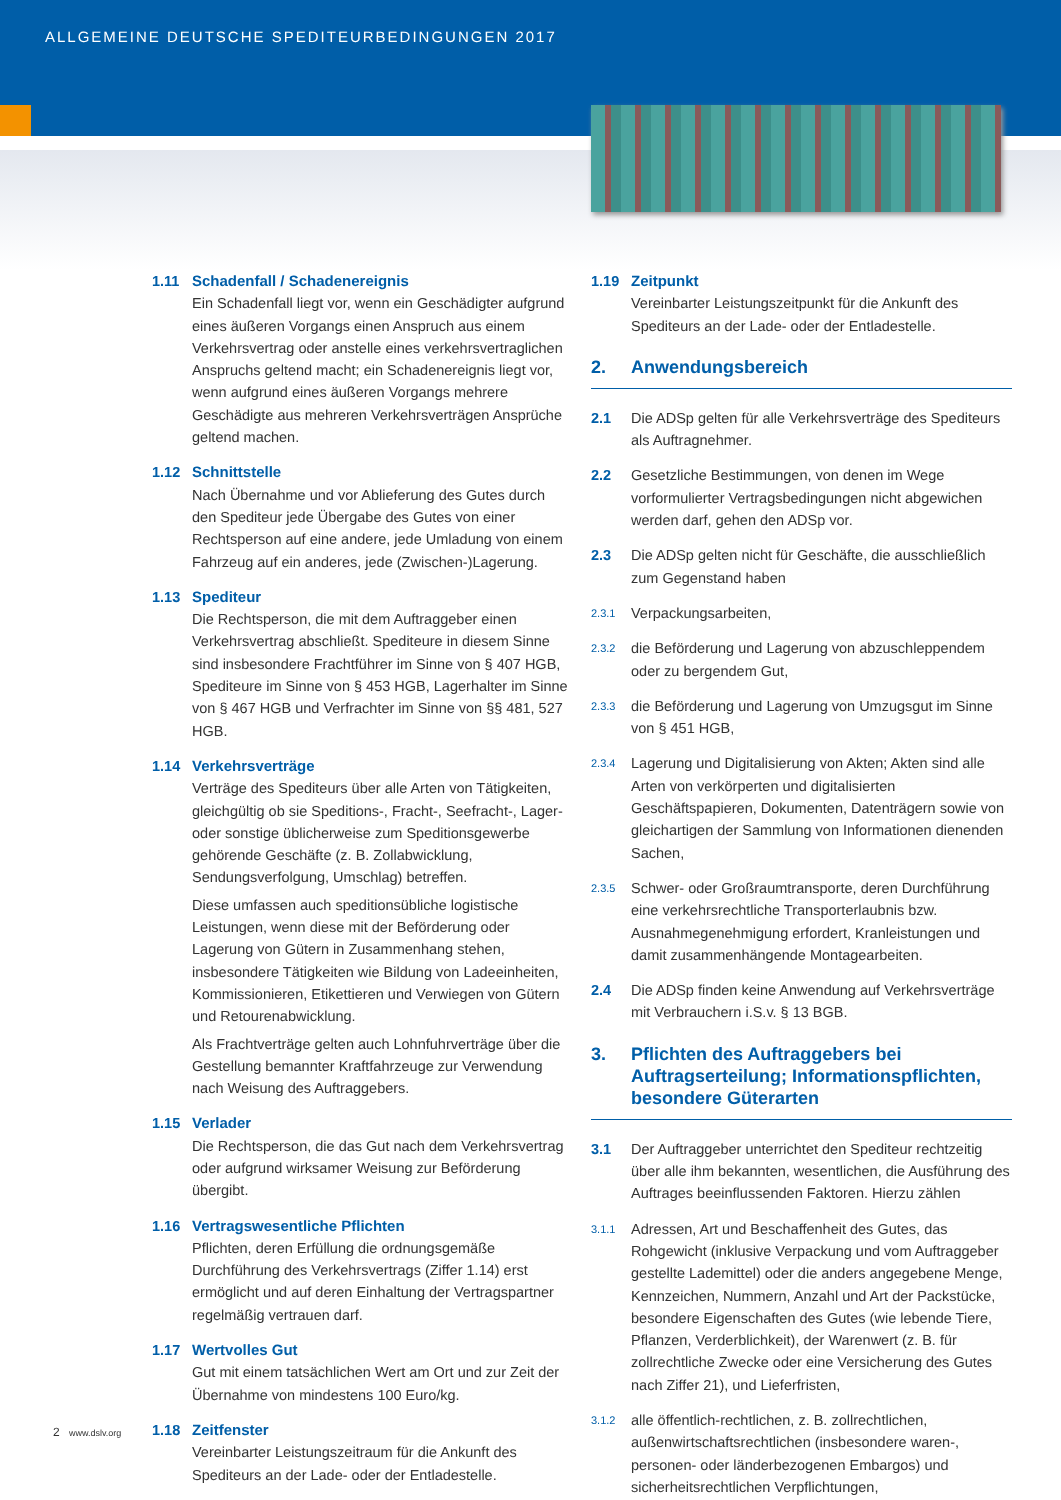ALLGEMEINE DEUTSCHE SPEDITEURBEDINGUNGEN 2017
1.11 Schadenfall / Schadenereignis
Ein Schadenfall liegt vor, wenn ein Geschädigter aufgrund eines äußeren Vorgangs einen Anspruch aus einem Verkehrsvertrag oder anstelle eines verkehrsvertraglichen Anspruchs geltend macht; ein Schadenereignis liegt vor, wenn aufgrund eines äußeren Vorgangs mehrere Geschädigte aus mehreren Verkehrsverträgen Ansprüche geltend machen.
1.12 Schnittstelle
Nach Übernahme und vor Ablieferung des Gutes durch den Spediteur jede Übergabe des Gutes von einer Rechtsperson auf eine andere, jede Umladung von einem Fahrzeug auf ein anderes, jede (Zwischen-)Lagerung.
1.13 Spediteur
Die Rechtsperson, die mit dem Auftraggeber einen Verkehrsvertrag abschließt. Spediteure in diesem Sinne sind insbesondere Frachtführer im Sinne von § 407 HGB, Spediteure im Sinne von § 453 HGB, Lagerhalter im Sinne von § 467 HGB und Verfrachter im Sinne von §§ 481, 527 HGB.
1.14 Verkehrsverträge
Verträge des Spediteurs über alle Arten von Tätigkeiten, gleichgültig ob sie Speditions-, Fracht-, Seefracht-, Lager- oder sonstige üblicherweise zum Speditionsgewerbe gehörende Geschäfte (z. B. Zollabwicklung, Sendungsverfolgung, Umschlag) betreffen.
Diese umfassen auch speditionsübliche logistische Leistungen, wenn diese mit der Beförderung oder Lagerung von Gütern in Zusammenhang stehen, insbesondere Tätigkeiten wie Bildung von Ladeeinheiten, Kommissionieren, Etikettieren und Verwiegen von Gütern und Retourenabwicklung.
Als Frachtverträge gelten auch Lohnfuhrverträge über die Gestellung bemannter Kraftfahrzeuge zur Verwendung nach Weisung des Auftraggebers.
1.15 Verlader
Die Rechtsperson, die das Gut nach dem Verkehrsvertrag oder aufgrund wirksamer Weisung zur Beförderung übergibt.
1.16 Vertragswesentliche Pflichten
Pflichten, deren Erfüllung die ordnungsgemäße Durchführung des Verkehrsvertrags (Ziffer 1.14) erst ermöglicht und auf deren Einhaltung der Vertragspartner regelmäßig vertrauen darf.
1.17 Wertvolles Gut
Gut mit einem tatsächlichen Wert am Ort und zur Zeit der Übernahme von mindestens 100 Euro/kg.
1.18 Zeitfenster
Vereinbarter Leistungszeitraum für die Ankunft des Spediteurs an der Lade- oder der Entladestelle.
1.19 Zeitpunkt
Vereinbarter Leistungszeitpunkt für die Ankunft des Spediteurs an der Lade- oder der Entladestelle.
2. Anwendungsbereich
2.1 Die ADSp gelten für alle Verkehrsverträge des Spediteurs als Auftragnehmer.
2.2 Gesetzliche Bestimmungen, von denen im Wege vorformulierter Vertragsbedingungen nicht abgewichen werden darf, gehen den ADSp vor.
2.3 Die ADSp gelten nicht für Geschäfte, die ausschließlich zum Gegenstand haben
2.3.1
Verpackungsarbeiten,
2.3.2
die Beförderung und Lagerung von abzuschleppendem oder zu bergendem Gut,
2.3.3
die Beförderung und Lagerung von Umzugsgut im Sinne von § 451 HGB,
2.3.4
Lagerung und Digitalisierung von Akten; Akten sind alle Arten von verkörperten und digitalisierten Geschäftspapieren, Dokumenten, Datenträgern sowie von gleichartigen der Sammlung von Informationen dienenden Sachen,
2.3.5
Schwer- oder Großraumtransporte, deren Durchführung eine verkehrsrechtliche Transporterlaubnis bzw. Ausnahmegenehmigung erfordert, Kranleistungen und damit zusammenhängende Montagearbeiten.
2.4 Die ADSp finden keine Anwendung auf Verkehrsverträge mit Verbrauchern i.S.v. § 13 BGB.
3. Pflichten des Auftraggebers bei Auftragserteilung; Informationspflichten, besondere Güterarten
3.1 Der Auftraggeber unterrichtet den Spediteur rechtzeitig über alle ihm bekannten, wesentlichen, die Ausführung des Auftrages beeinflussenden Faktoren. Hierzu zählen
3.1.1
Adressen, Art und Beschaffenheit des Gutes, das Rohgewicht (inklusive Verpackung und vom Auftraggeber gestellte Lademittel) oder die anders angegebene Menge, Kennzeichen, Nummern, Anzahl und Art der Packstücke, besondere Eigenschaften des Gutes (wie lebende Tiere, Pflanzen, Verderblichkeit), der Warenwert (z. B. für zollrechtliche Zwecke oder eine Versicherung des Gutes nach Ziffer 21), und Lieferfristen,
3.1.2
alle öffentlich-rechtlichen, z. B. zollrechtlichen, außenwirtschaftsrechtlichen (insbesondere waren-, personen- oder länderbezogenen Embargos) und sicherheitsrechtlichen Verpflichtungen,
2 www.dslv.org